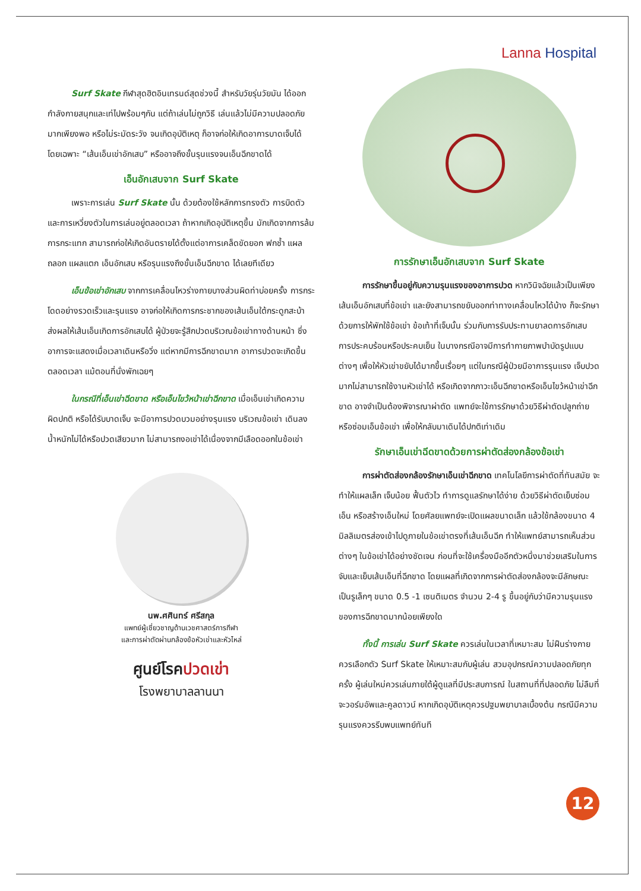Lanna Hospital
Surf Skate กีฬาสุดฮิตอินเทรนด์สุดช่วงนี้ สำหรับวัยรุ่นวัยมัน ได้ออกกำลังกายสนุกและเท่ไปพร้อมๆกัน แต่ถ้าเล่นไม่ถูกวิธี เล่นแล้วไม่มีความปลอดภัยมากเพียงพอ หรือไม่ระมัดระวัง จนเกิดอุบัติเหตุ ก็อาจก่อให้เกิดอาการบาดเจ็บได้ โดยเฉพาะ “เส้นเอ็นเข่าอักเสบ” หรืออาจถึงขั้นรุนแรงจนเอ็นฉีกขาดได้
เอ็นอักเสบจาก Surf Skate
เพราะการเล่น Surf Skate นั้น ด้วยต้องใช้หลักการทรงตัว การบิดตัว และการเหวี่ยงตัวในการเล่นอยู่ตลอดเวลา ถ้าหากเกิดอุบัติเหตุขึ้น มักเกิดจากการล้ม การกระแทก สามารถก่อให้เกิดอันตรายได้ตั้งแต่อาการเคล็ดขัดยอก ฟกช้ำ แผลถลอก แผลแตก เอ็นอักเสบ หรือรุนแรงถึงขั้นเอ็นฉีกขาด ได้เลยทีเดียว
เอ็นข้อเข่าอักเสบ จากการเคลื่อนไหวร่างกายบางส่วนผิดท่าบ่อยครั้ง การกระโดดอย่างรวดเร็วและรุนแรง อาจก่อให้เกิดการกระชากของเส้นเอ็นใต้กระดูกสะบ้า ส่งผลให้เส้นเอ็นเกิดการอักเสบได้ ผู้ป่วยจะรู้สึกปวดบริเวณข้อเข่าทางด้านหน้า ซึ่งอาการจะแสดงเมื่อเวลาเดินหรือวิ่ง แต่หากมีการฉีกขาดมาก อาการปวดจะเกิดขึ้นตลอดเวลา แม้ตอนที่นั่งพักเฉยๆ
ในกรณีที่เอ็นเข่าฉีดขาด หรือเอ็นไขว้หน้าเข่าฉีกขาด เมื่อเอ็นเข่าเกิดความผิดปกติ หรือได้รับบาดเจ็บ จะมีอาการปวดบวมอย่างรุนแรง บริเวณข้อเข่า เดินลงน้ำหนักไม่ได้หรือปวดเสียวมาก ไม่สามารถงอเข่าได้เนื่องจากมีเลือดออกในข้อเข่า
นพ.ศศินทร์ ศรีสกุล
แพทย์ผู้เชี่ยวชาญด้านเวชศาสตร์การกีฬา
และการผ่าตัดผ่านกล้องข้อหัวเข่าและหัวไหล่
ศูนย์โรคปวดเข่า
โรงพยาบาลลานนา
การรักษาเอ็นอักเสบจาก Surf Skate
การรักษาขึ้นอยู่กับความรุนแรงของอาการปวด หากวินิจฉัยแล้วเป็นเพียงเส้นเอ็นอักเสบที่ข้อเข่า และยังสามารถขยับออกท่าทางเคลื่อนไหวได้บ้าง ก็จะรักษาด้วยการให้พักใช้ข้อเข่า ข้อเท้าที่เจ็บนั้น ร่วมกับการรับประทานยาลดการอักเสบ การประคบร้อนหรือประคบเย็น ในบางกรณีอาจมีการทำกายภาพบำบัดรูปแบบต่างๆ เพื่อให้หัวเข่าขยับได้มากขึ้นเรื่อยๆ แต่ในกรณีผู้ป่วยมีอาการรุนแรง เจ็บปวดมากไม่สามารถใช้งานหัวเข่าได้ หรือเกิดจากภาวะเอ็นฉีกขาดหรือเอ็นไขว้หน้าเข่าฉีกขาด อาจจำเป็นต้องพิจารณาผ่าตัด แพทย์จะใช้การรักษาด้วยวิธีผ่าตัดปลูกถ่ายหรือซ่อมเอ็นข้อเข่า เพื่อให้กลับมาเดินได้ปกติเท่าเดิม
รักษาเอ็นเข่าฉีดขาดด้วยการผ่าตัดส่องกล้องข้อเข่า
การผ่าตัดส่องกล้องรักษาเอ็นเข่าฉีกขาด เทคโนโลยีการผ่าตัดที่ทันสมัย จะทำให้แผลเล็ก เจ็บน้อย ฟื้นตัวไว ทำการดูแลรักษาได้ง่าย ด้วยวิธีผ่าตัดเย็บซ่อมเอ็น หรือสร้างเอ็นใหม่ โดยศัลยแพทย์จะเปิดแผลขนาดเล็ก แล้วใช้กล้องขนาด 4 มิลลิเมตรส่องเข้าไปดูภายในข้อเข่าตรงที่เส้นเอ็นฉีก ทำให้แพทย์สามารถเห็นส่วนต่างๆ ในข้อเข่าได้อย่างชัดเจน ก่อนที่จะใช้เครื่องมืออีกตัวหนึ่งมาช่วยเสริมในการจับและเย็บเส้นเอ็นที่ฉีกขาด โดยแผลที่เกิดจากการผ่าตัดส่องกล้องจะมีลักษณะเป็นรูเล็กๆ ขนาด 0.5 -1 เซนติเมตร จำนวน 2-4 รู ขึ้นอยู่กับว่ามีความรุนแรงของการฉีกขาดมากน้อยเพียงใด
ทั้งนี้ การเล่น Surf Skate ควรเล่นในเวลาที่เหมาะสม ไม่ฝืนร่างกาย ควรเลือกตัว Surf Skate ให้เหมาะสมกับผู้เล่น สวมอุปกรณ์ความปลอดภัยทุกครั้ง ผู้เล่นใหม่ควรเล่นภายใต้ผู้ดูแลที่มีประสบการณ์ ในสถานที่ที่ปลอดภัย ไม่ลืมที่จะวอร์มอัพและคูลดาวน์ หากเกิดอุบัติเหตุควรปฐมพยาบาลเบื้องต้น กรณีมีความรุนแรงควรรีบพบแพทย์ทันที
12